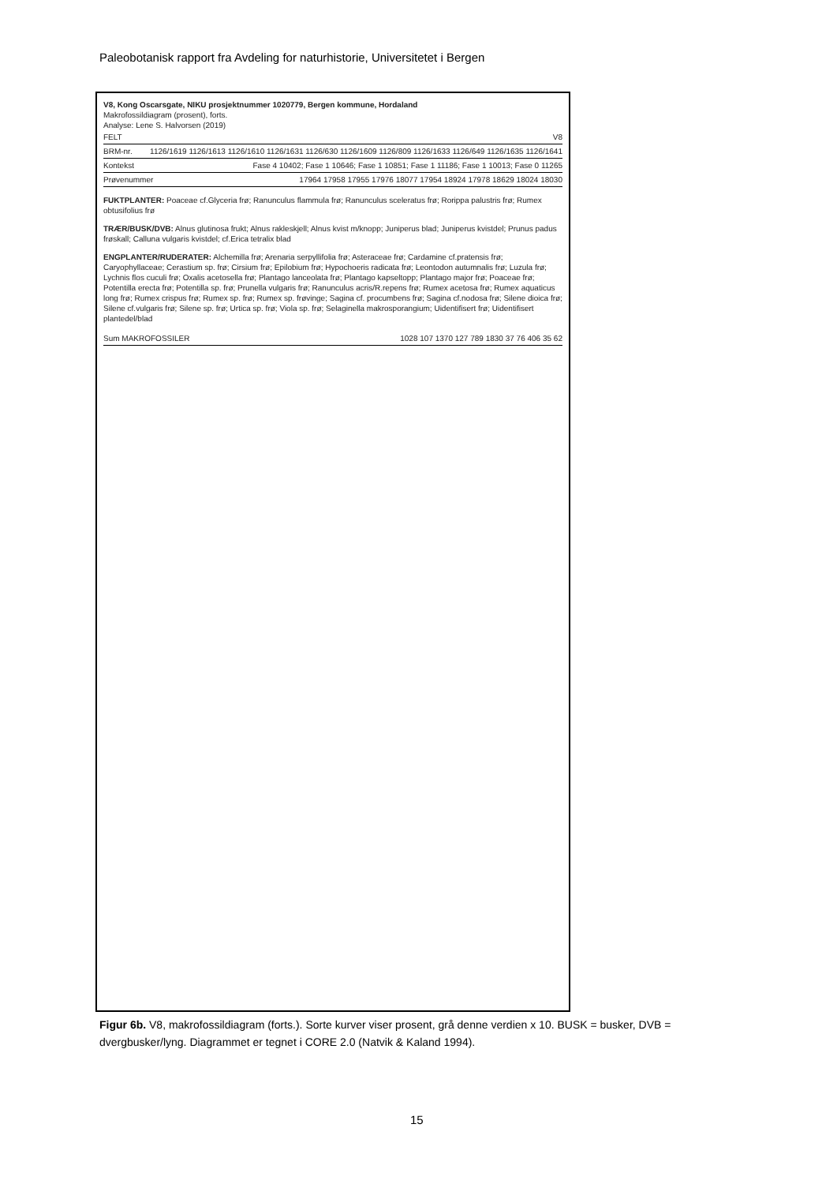Paleobotanisk rapport fra Avdeling for naturhistorie, Universitetet i Bergen
V8, Kong Oscarsgate, NIKU prosjektnummer 1020779, Bergen kommune, Hordaland
Makrofossildiagram (prosent), forts.
Analyse: Lene S. Halvorsen (2019)
FELT V8
BRM-nr. 1126/1619 1126/1613 1126/1610 1126/1631 1126/630 1126/1609 1126/809 1126/1633 1126/649 1126/1635 1126/1641
Kontekst Fase 4 10402; Fase 1 10646; Fase 1 10851; Fase 1 11186; Fase 1 10013; Fase 0 11265
Prøvenummer 17964 17958 17955 17976 18077 17954 18924 17978 18629 18024 18030
FUKTPLANTER: Poaceae cf.Glyceria frø; Ranunculus flammula frø; Ranunculus sceleratus frø; Rorippa palustris frø; Rumex obtusifolius frø
TRÆR/BUSK/DVB: Alnus glutinosa frukt; Alnus rakleskjell; Alnus kvist m/knopp; Juniperus blad; Juniperus kvistdel; Prunus padus frøskall; Calluna vulgaris kvistdel; cf.Erica tetralix blad
ENGPLANTER/RUDERATER: Alchemilla frø; Arenaria serpyllifolia frø; Asteraceae frø; Cardamine cf.pratensis frø; Caryophyllaceae; Cerastium sp. frø; Cirsium frø; Epilobium frø; Hypochoeris radicata frø; Leontodon autumnalis frø; Luzula frø; Lychnis flos cuculi frø; Oxalis acetosella frø; Plantago lanceolata frø; Plantago kapseltopp; Plantago major frø; Poaceae frø; Potentilla erecta frø; Potentilla sp. frø; Prunella vulgaris frø; Ranunculus acris/R.repens frø; Rumex acetosa frø; Rumex aquaticus long frø; Rumex crispus frø; Rumex sp. frø; Rumex sp. frøvinge; Sagina cf. procumbens frø; Sagina cf.nodosa frø; Silene dioica frø; Silene cf.vulgaris frø; Silene sp. frø; Urtica sp. frø; Viola sp. frø; Selaginella makrosporangium; Uidentifisert frø; Uidentifisert plantedel/blad
Sum MAKROFOSSILER 1028 107 1370 127 789 1830 37 76 406 35 62
Figur 6b. V8, makrofossildiagram (forts.). Sorte kurver viser prosent, grå denne verdien x 10. BUSK = busker, DVB = dvergbusker/lyng. Diagrammet er tegnet i CORE 2.0 (Natvik & Kaland 1994).
15